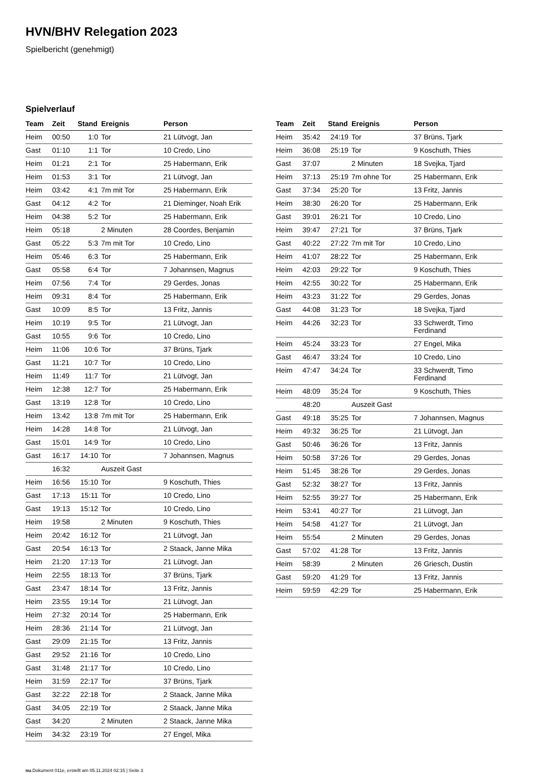HVN/BHV Relegation 2023
Spielbericht (genehmigt)
Spielverlauf
| Team | Zeit | Stand | Ereignis | Person |
| --- | --- | --- | --- | --- |
| Heim | 00:50 | 1:0 | Tor | 21 Lütvogt, Jan |
| Gast | 01:10 | 1:1 | Tor | 10 Credo, Lino |
| Heim | 01:21 | 2:1 | Tor | 25 Habermann, Erik |
| Heim | 01:53 | 3:1 | Tor | 21 Lütvogt, Jan |
| Heim | 03:42 | 4:1 | 7m mit Tor | 25 Habermann, Erik |
| Gast | 04:12 | 4:2 | Tor | 21 Dieminger, Noah Erik |
| Heim | 04:38 | 5:2 | Tor | 25 Habermann, Erik |
| Heim | 05:18 | | 2 Minuten | 28 Coordes, Benjamin |
| Gast | 05:22 | 5:3 | 7m mit Tor | 10 Credo, Lino |
| Heim | 05:46 | 6:3 | Tor | 25 Habermann, Erik |
| Gast | 05:58 | 6:4 | Tor | 7 Johannsen, Magnus |
| Heim | 07:56 | 7:4 | Tor | 29 Gerdes, Jonas |
| Heim | 09:31 | 8:4 | Tor | 25 Habermann, Erik |
| Gast | 10:09 | 8:5 | Tor | 13 Fritz, Jannis |
| Heim | 10:19 | 9:5 | Tor | 21 Lütvogt, Jan |
| Gast | 10:55 | 9:6 | Tor | 10 Credo, Lino |
| Heim | 11:06 | 10:6 | Tor | 37 Brüns, Tjark |
| Gast | 11:21 | 10:7 | Tor | 10 Credo, Lino |
| Heim | 11:49 | 11:7 | Tor | 21 Lütvogt, Jan |
| Heim | 12:38 | 12:7 | Tor | 25 Habermann, Erik |
| Gast | 13:19 | 12:8 | Tor | 10 Credo, Lino |
| Heim | 13:42 | 13:8 | 7m mit Tor | 25 Habermann, Erik |
| Heim | 14:28 | 14:8 | Tor | 21 Lütvogt, Jan |
| Gast | 15:01 | 14:9 | Tor | 10 Credo, Lino |
| Gast | 16:17 | 14:10 | Tor | 7 Johannsen, Magnus |
| | 16:32 | | Auszeit Gast | |
| Heim | 16:56 | 15:10 | Tor | 9 Koschuth, Thies |
| Gast | 17:13 | 15:11 | Tor | 10 Credo, Lino |
| Gast | 19:13 | 15:12 | Tor | 10 Credo, Lino |
| Heim | 19:58 | | 2 Minuten | 9 Koschuth, Thies |
| Heim | 20:42 | 16:12 | Tor | 21 Lütvogt, Jan |
| Gast | 20:54 | 16:13 | Tor | 2 Staack, Janne Mika |
| Heim | 21:20 | 17:13 | Tor | 21 Lütvogt, Jan |
| Heim | 22:55 | 18:13 | Tor | 37 Brüns, Tjark |
| Gast | 23:47 | 18:14 | Tor | 13 Fritz, Jannis |
| Heim | 23:55 | 19:14 | Tor | 21 Lütvogt, Jan |
| Heim | 27:32 | 20:14 | Tor | 25 Habermann, Erik |
| Heim | 28:36 | 21:14 | Tor | 21 Lütvogt, Jan |
| Gast | 29:09 | 21:15 | Tor | 13 Fritz, Jannis |
| Gast | 29:52 | 21:16 | Tor | 10 Credo, Lino |
| Gast | 31:48 | 21:17 | Tor | 10 Credo, Lino |
| Heim | 31:59 | 22:17 | Tor | 37 Brüns, Tjark |
| Gast | 32:22 | 22:18 | Tor | 2 Staack, Janne Mika |
| Gast | 34:05 | 22:19 | Tor | 2 Staack, Janne Mika |
| Gast | 34:20 | | 2 Minuten | 2 Staack, Janne Mika |
| Heim | 34:32 | 23:19 | Tor | 27 Engel, Mika |
| Team | Zeit | Stand | Ereignis | Person |
| --- | --- | --- | --- | --- |
| Heim | 35:42 | 24:19 | Tor | 37 Brüns, Tjark |
| Heim | 36:08 | 25:19 | Tor | 9 Koschuth, Thies |
| Gast | 37:07 | | 2 Minuten | 18 Svejka, Tjard |
| Heim | 37:13 | 25:19 | 7m ohne Tor | 25 Habermann, Erik |
| Gast | 37:34 | 25:20 | Tor | 13 Fritz, Jannis |
| Heim | 38:30 | 26:20 | Tor | 25 Habermann, Erik |
| Gast | 39:01 | 26:21 | Tor | 10 Credo, Lino |
| Heim | 39:47 | 27:21 | Tor | 37 Brüns, Tjark |
| Gast | 40:22 | 27:22 | 7m mit Tor | 10 Credo, Lino |
| Heim | 41:07 | 28:22 | Tor | 25 Habermann, Erik |
| Heim | 42:03 | 29:22 | Tor | 9 Koschuth, Thies |
| Heim | 42:55 | 30:22 | Tor | 25 Habermann, Erik |
| Heim | 43:23 | 31:22 | Tor | 29 Gerdes, Jonas |
| Gast | 44:08 | 31:23 | Tor | 18 Svejka, Tjard |
| Heim | 44:26 | 32:23 | Tor | 33 Schwerdt, Timo Ferdinand |
| Heim | 45:24 | 33:23 | Tor | 27 Engel, Mika |
| Gast | 46:47 | 33:24 | Tor | 10 Credo, Lino |
| Heim | 47:47 | 34:24 | Tor | 33 Schwerdt, Timo Ferdinand |
| Heim | 48:09 | 35:24 | Tor | 9 Koschuth, Thies |
| | 48:20 | | Auszeit Gast | |
| Gast | 49:18 | 35:25 | Tor | 7 Johannsen, Magnus |
| Heim | 49:32 | 36:25 | Tor | 21 Lütvogt, Jan |
| Gast | 50:46 | 36:26 | Tor | 13 Fritz, Jannis |
| Heim | 50:58 | 37:26 | Tor | 29 Gerdes, Jonas |
| Heim | 51:45 | 38:26 | Tor | 29 Gerdes, Jonas |
| Gast | 52:32 | 38:27 | Tor | 13 Fritz, Jannis |
| Heim | 52:55 | 39:27 | Tor | 25 Habermann, Erik |
| Heim | 53:41 | 40:27 | Tor | 21 Lütvogt, Jan |
| Heim | 54:58 | 41:27 | Tor | 21 Lütvogt, Jan |
| Heim | 55:54 | | 2 Minuten | 29 Gerdes, Jonas |
| Gast | 57:02 | 41:28 | Tor | 13 Fritz, Jannis |
| Heim | 58:39 | | 2 Minuten | 26 Griesch, Dustin |
| Gast | 59:20 | 41:29 | Tor | 13 Fritz, Jannis |
| Heim | 59:59 | 42:29 | Tor | 25 Habermann, Erik |
nu.Dokument 011e, erstellt am 05.11.2024 02:15 | Seite 3